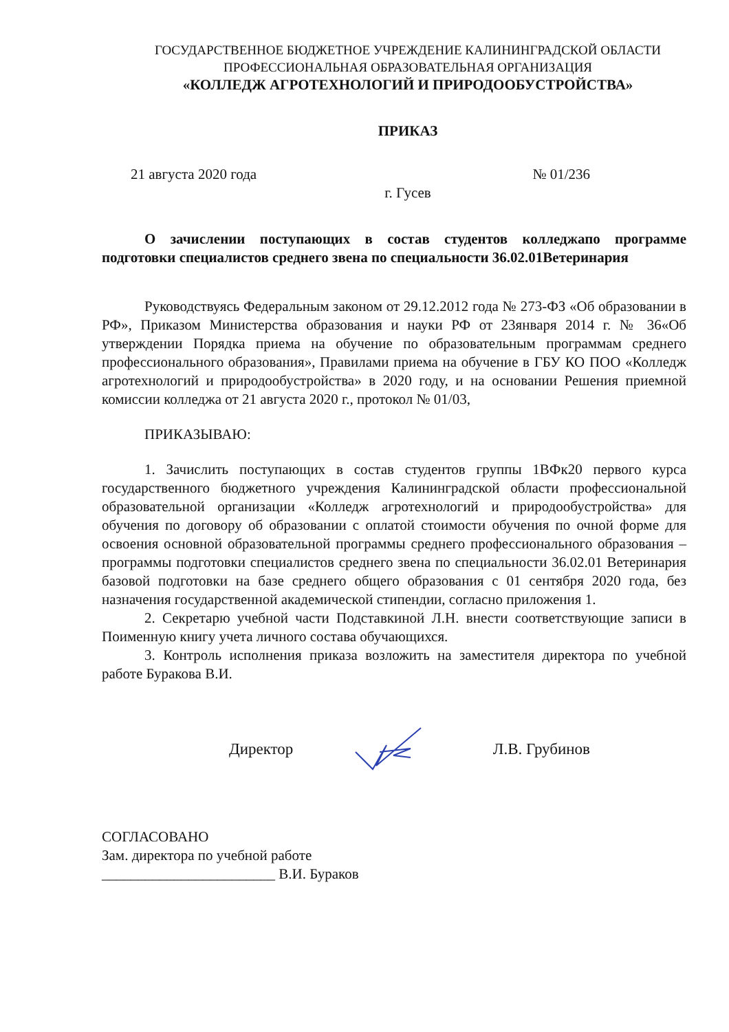ГОСУДАРСТВЕННОЕ БЮДЖЕТНОЕ УЧРЕЖДЕНИЕ КАЛИНИНГРАДСКОЙ ОБЛАСТИ
ПРОФЕССИОНАЛЬНАЯ ОБРАЗОВАТЕЛЬНАЯ ОРГАНИЗАЦИЯ
«КОЛЛЕДЖ АГРОТЕХНОЛОГИЙ И ПРИРОДООБУСТРОЙСТВА»
ПРИКАЗ
21 августа 2020 года № 01/236
г. Гусев
О зачислении поступающих в состав студентов колледжапо программе подготовки специалистов среднего звена по специальности 36.02.01Ветеринария
Руководствуясь Федеральным законом от 29.12.2012 года № 273-ФЗ «Об образовании в РФ», Приказом Министерства образования и науки РФ от 23января 2014 г. № 36«Об утверждении Порядка приема на обучение по образовательным программам среднего профессионального образования», Правилами приема на обучение в ГБУ КО ПОО «Колледж агротехнологий и природообустройства» в 2020 году, и на основании Решения приемной комиссии колледжа от 21 августа 2020 г., протокол № 01/03,
ПРИКАЗЫВАЮ:
1. Зачислить поступающих в состав студентов группы 1ВФк20 первого курса государственного бюджетного учреждения Калининградской области профессиональной образовательной организации «Колледж агротехнологий и природообустройства» для обучения по договору об образовании с оплатой стоимости обучения по очной форме для освоения основной образовательной программы среднего профессионального образования – программы подготовки специалистов среднего звена по специальности 36.02.01 Ветеринария базовой подготовки на базе среднего общего образования с 01 сентября 2020 года, без назначения государственной академической стипендии, согласно приложения 1.
2. Секретарю учебной части Подставкиной Л.Н. внести соответствующие записи в Поименную книгу учета личного состава обучающихся.
3. Контроль исполнения приказа возложить на заместителя директора по учебной работе Буракова В.И.
Директор Л.В. Грубинов
СОГЛАСОВАНО
Зам. директора по учебной работе
________________________ В.И. Бураков